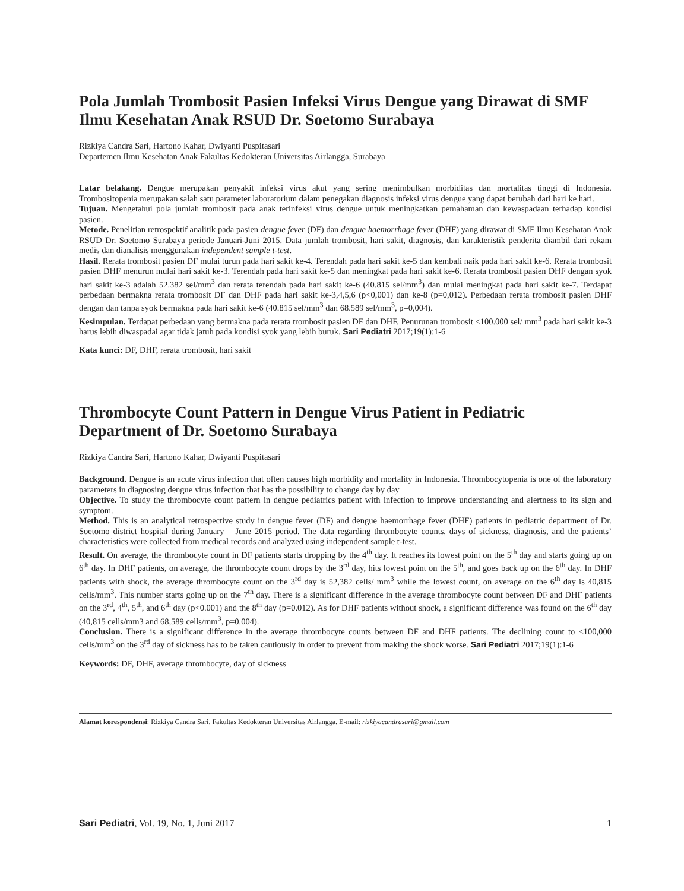Pola Jumlah Trombosit Pasien Infeksi Virus Dengue yang Dirawat di SMF Ilmu Kesehatan Anak RSUD Dr. Soetomo Surabaya
Rizkiya Candra Sari, Hartono Kahar, Dwiyanti Puspitasari
Departemen Ilmu Kesehatan Anak Fakultas Kedokteran Universitas Airlangga, Surabaya
Latar belakang. Dengue merupakan penyakit infeksi virus akut yang sering menimbulkan morbiditas dan mortalitas tinggi di Indonesia. Trombositopenia merupakan salah satu parameter laboratorium dalam penegakan diagnosis infeksi virus dengue yang dapat berubah dari hari ke hari.
Tujuan. Mengetahui pola jumlah trombosit pada anak terinfeksi virus dengue untuk meningkatkan pemahaman dan kewaspadaan terhadap kondisi pasien.
Metode. Penelitian retrospektif analitik pada pasien dengue fever (DF) dan dengue haemorrhage fever (DHF) yang dirawat di SMF Ilmu Kesehatan Anak RSUD Dr. Soetomo Surabaya periode Januari-Juni 2015. Data jumlah trombosit, hari sakit, diagnosis, dan karakteristik penderita diambil dari rekam medis dan dianalisis menggunakan independent sample t-test.
Hasil. Rerata trombosit pasien DF mulai turun pada hari sakit ke-4. Terendah pada hari sakit ke-5 dan kembali naik pada hari sakit ke-6. Rerata trombosit pasien DHF menurun mulai hari sakit ke-3. Terendah pada hari sakit ke-5 dan meningkat pada hari sakit ke-6. Rerata trombosit pasien DHF dengan syok hari sakit ke-3 adalah 52.382 sel/mm<sup>3</sup> dan rerata terendah pada hari sakit ke-6 (40.815 sel/mm<sup>3</sup>) dan mulai meningkat pada hari sakit ke-7. Terdapat perbedaan bermakna rerata trombosit DF dan DHF pada hari sakit ke-3,4,5,6 (p<0,001) dan ke-8 (p=0,012). Perbedaan rerata trombosit pasien DHF dengan dan tanpa syok bermakna pada hari sakit ke-6 (40.815 sel/mm<sup>3</sup> dan 68.589 sel/mm<sup>3</sup>, p=0,004).
Kesimpulan. Terdapat perbedaan yang bermakna pada rerata trombosit pasien DF dan DHF. Penurunan trombosit <100.000 sel/ mm<sup>3</sup> pada hari sakit ke-3 harus lebih diwaspadai agar tidak jatuh pada kondisi syok yang lebih buruk. Sari Pediatri 2017;19(1):1-6
Kata kunci: DF, DHF, rerata trombosit, hari sakit
Thrombocyte Count Pattern in Dengue Virus Patient in Pediatric Department of Dr. Soetomo Surabaya
Rizkiya Candra Sari, Hartono Kahar, Dwiyanti Puspitasari
Background. Dengue is an acute virus infection that often causes high morbidity and mortality in Indonesia. Thrombocytopenia is one of the laboratory parameters in diagnosing dengue virus infection that has the possibility to change day by day
Objective. To study the thrombocyte count pattern in dengue pediatrics patient with infection to improve understanding and alertness to its sign and symptom.
Method. This is an analytical retrospective study in dengue fever (DF) and dengue haemorrhage fever (DHF) patients in pediatric department of Dr. Soetomo district hospital during January – June 2015 period. The data regarding thrombocyte counts, days of sickness, diagnosis, and the patients’ characteristics were collected from medical records and analyzed using independent sample t-test.
Result. On average, the thrombocyte count in DF patients starts dropping by the 4<sup>th</sup> day. It reaches its lowest point on the 5<sup>th</sup> day and starts going up on 6<sup>th</sup> day. In DHF patients, on average, the thrombocyte count drops by the 3<sup>rd</sup> day, hits lowest point on the 5<sup>th</sup>, and goes back up on the 6<sup>th</sup> day. In DHF patients with shock, the average thrombocyte count on the 3<sup>rd</sup> day is 52,382 cells/ mm<sup>3</sup> while the lowest count, on average on the 6<sup>th</sup> day is 40,815 cells/mm<sup>3</sup>. This number starts going up on the 7<sup>th</sup> day. There is a significant difference in the average thrombocyte count between DF and DHF patients on the 3<sup>rd</sup>, 4<sup>th</sup>, 5<sup>th</sup>, and 6<sup>th</sup> day (p<0.001) and the 8<sup>th</sup> day (p=0.012). As for DHF patients without shock, a significant difference was found on the 6<sup>th</sup> day (40,815 cells/mm3 and 68,589 cells/mm<sup>3</sup>, p=0.004).
Conclusion. There is a significant difference in the average thrombocyte counts between DF and DHF patients. The declining count to <100,000 cells/mm<sup>3</sup> on the 3<sup>rd</sup> day of sickness has to be taken cautiously in order to prevent from making the shock worse. Sari Pediatri 2017;19(1):1-6
Keywords: DF, DHF, average thrombocyte, day of sickness
Alamat korespondensi: Rizkiya Candra Sari. Fakultas Kedokteran Universitas Airlangga. E-mail: rizkiyacandrasari@gmail.com
Sari Pediatri, Vol. 19, No. 1, Juni 2017 1